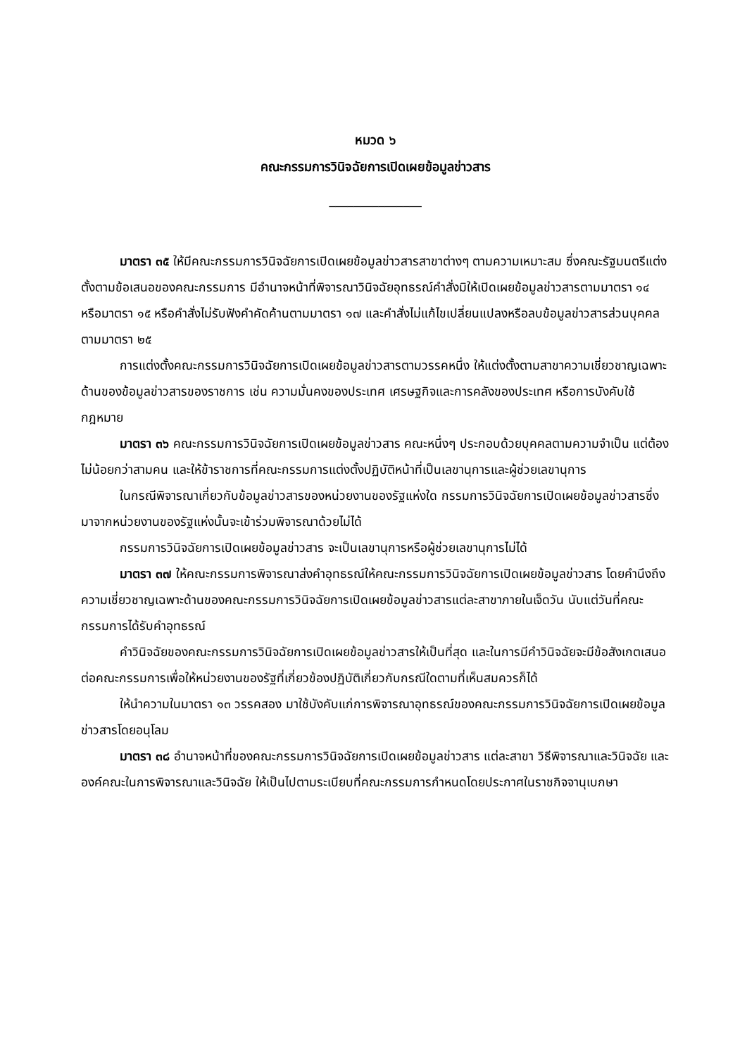หมวด ๖
คณะกรรมการวินิจฉัยการเปิดเผยข้อมูลข่าวสาร
_______________
มาตรา ๓๕ ให้มีคณะกรรมการวินิจฉัยการเปิดเผยข้อมูลข่าวสารสาขาต่างๆ ตามความเหมาะสม ซึ่งคณะรัฐมนตรีแต่งตั้งตามข้อเสนอของคณะกรรมการ มีอำนาจหน้าที่พิจารณาวินิจฉัยอุทธรณ์คำสั่งมิให้เปิดเผยข้อมูลข่าวสารตามมาตรา ๑๔ หรือมาตรา ๑๕ หรือคำสั่งไม่รับฟังคำคัดค้านตามมาตรา ๑๗ และคำสั่งไม่แก้ไขเปลี่ยนแปลงหรือลบข้อมูลข่าวสารส่วนบุคคลตามมาตรา ๒๕
การแต่งตั้งคณะกรรมการวินิจฉัยการเปิดเผยข้อมูลข่าวสารตามวรรคหนึ่ง ให้แต่งตั้งตามสาขาความเชี่ยวชาญเฉพาะด้านของข้อมูลข่าวสารของราชการ เช่น ความมั่นคงของประเทศ เศรษฐกิจและการคลังของประเทศ หรือการบังคับใช้กฎหมาย
มาตรา ๓๖ คณะกรรมการวินิจฉัยการเปิดเผยข้อมูลข่าวสาร คณะหนึ่งๆ ประกอบด้วยบุคคลตามความจำเป็น แต่ต้องไม่น้อยกว่าสามคน และให้ข้าราชการที่คณะกรรมการแต่งตั้งปฏิบัติหน้าที่เป็นเลขานุการและผู้ช่วยเลขานุการ
ในกรณีพิจารณาเกี่ยวกับข้อมูลข่าวสารของหน่วยงานของรัฐแห่งใด กรรมการวินิจฉัยการเปิดเผยข้อมูลข่าวสารซึ่งมาจากหน่วยงานของรัฐแห่งนั้นจะเข้าร่วมพิจารณาด้วยไม่ได้
กรรมการวินิจฉัยการเปิดเผยข้อมูลข่าวสาร จะเป็นเลขานุการหรือผู้ช่วยเลขานุการไม่ได้
มาตรา ๓๗ ให้คณะกรรมการพิจารณาส่งคำอุทธรณ์ให้คณะกรรมการวินิจฉัยการเปิดเผยข้อมูลข่าวสาร โดยคำนึงถึงความเชี่ยวชาญเฉพาะด้านของคณะกรรมการวินิจฉัยการเปิดเผยข้อมูลข่าวสารแต่ละสาขาภายในเจ็ดวัน นับแต่วันที่คณะกรรมการได้รับคำอุทธรณ์
คำวินิจฉัยของคณะกรรมการวินิจฉัยการเปิดเผยข้อมูลข่าวสารให้เป็นที่สุด และในการมีคำวินิจฉัยจะมีข้อสังเกตเสนอต่อคณะกรรมการเพื่อให้หน่วยงานของรัฐที่เกี่ยวข้องปฏิบัติเกี่ยวกับกรณีใดตามที่เห็นสมควรก็ได้
ให้นำความในมาตรา ๑๓ วรรคสอง มาใช้บังคับแก่การพิจารณาอุทธรณ์ของคณะกรรมการวินิจฉัยการเปิดเผยข้อมูลข่าวสารโดยอนุโลม
มาตรา ๓๘ อำนาจหน้าที่ของคณะกรรมการวินิจฉัยการเปิดเผยข้อมูลข่าวสาร แต่ละสาขา วิธีพิจารณาและวินิจฉัย และองค์คณะในการพิจารณาและวินิจฉัย ให้เป็นไปตามระเบียบที่คณะกรรมการกำหนดโดยประกาศในราชกิจจานุเบกษา